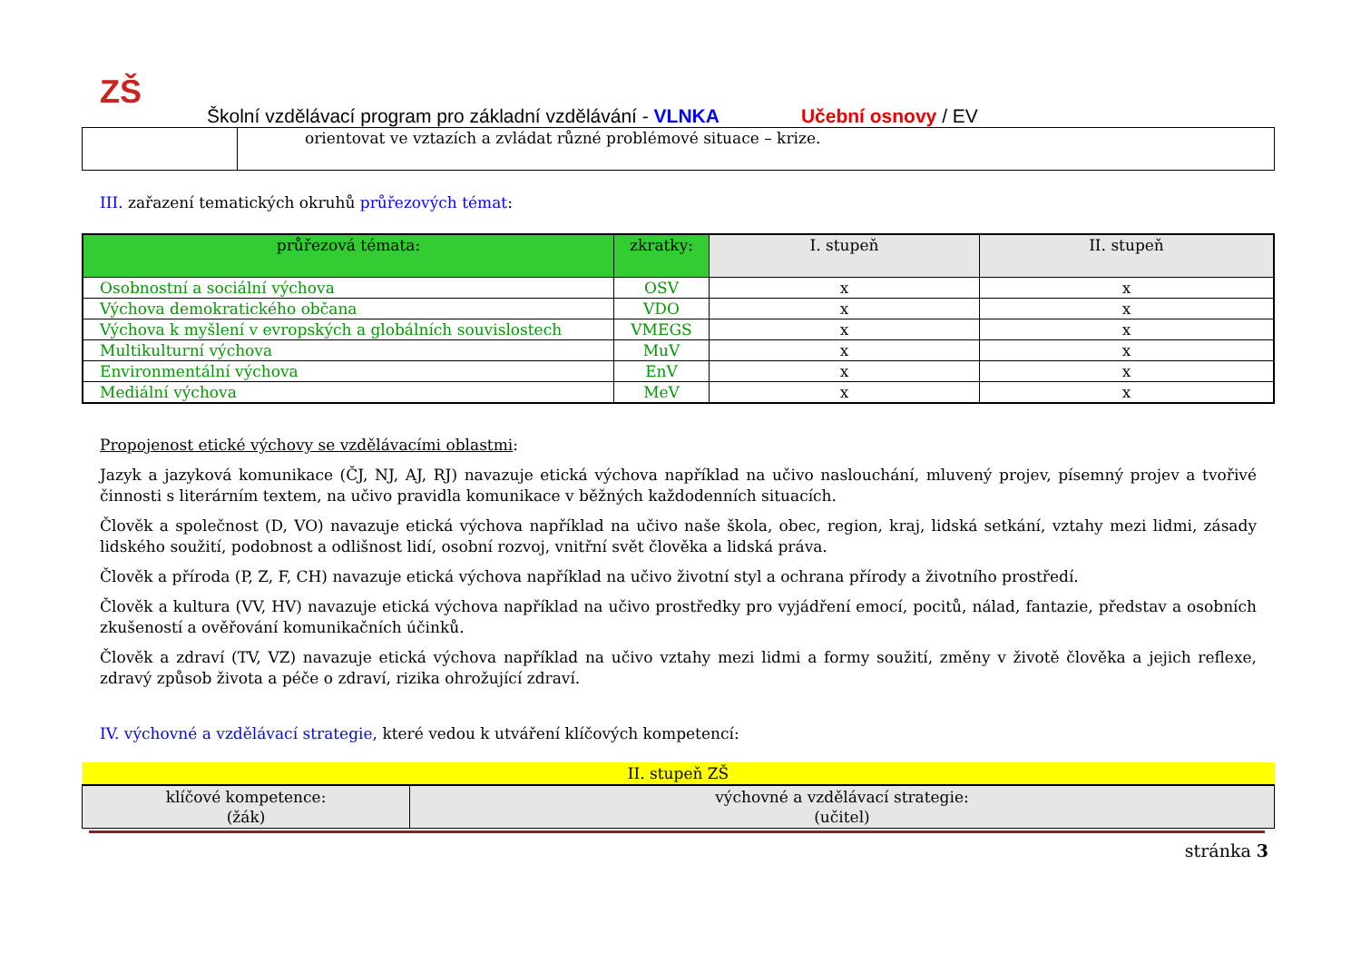ZŠ
Školní vzdělávací program pro základní vzdělávání - VLNKA Učební osnovy / EV
| | orientovat ve vztazích a zvládat různé problémové situace – krize. |
III. zařazení tematických okruhů průřezových témat:
| průřezová témata: | zkratky: | I. stupeň | II. stupeň |
| --- | --- | --- | --- |
| Osobnostní a sociální výchova | OSV | x | x |
| Výchova demokratického občana | VDO | x | x |
| Výchova k myšlení v evropských a globálních souvislostech | VMEGS | x | x |
| Multikulturní výchova | MuV | x | x |
| Environmentální výchova | EnV | x | x |
| Mediální výchova | MeV | x | x |
Propojenost etické výchovy se vzdělávacími oblastmi:
Jazyk a jazyková komunikace (ČJ, NJ, AJ, RJ) navazuje etická výchova například na učivo naslouchání, mluvený projev, písemný projev a tvořivé činnosti s literárním textem, na učivo pravidla komunikace v běžných každodenních situacích.
Člověk a společnost (D, VO) navazuje etická výchova například na učivo naše škola, obec, region, kraj, lidská setkání, vztahy mezi lidmi, zásady lidského soužití, podobnost a odlišnost lidí, osobní rozvoj, vnitřní svět člověka a lidská práva.
Člověk a příroda (P, Z, F, CH) navazuje etická výchova například na učivo životní styl a ochrana přírody a životního prostředí.
Člověk a kultura (VV, HV) navazuje etická výchova například na učivo prostředky pro vyjádření emocí, pocitů, nálad, fantazie, představ a osobních zkušeností a ověřování komunikačních účinků.
Člověk a zdraví (TV, VZ) navazuje etická výchova například na učivo vztahy mezi lidmi a formy soužití, změny v životě člověka a jejich reflexe, zdravý způsob života a péče o zdraví, rizika ohrožující zdraví.
IV. výchovné a vzdělávací strategie, které vedou k utváření klíčových kompetencí:
| II. stupeň ZŠ | |
| klíčové kompetence: (žák) | výchovné a vzdělávací strategie: (učitel) |
stránka 3